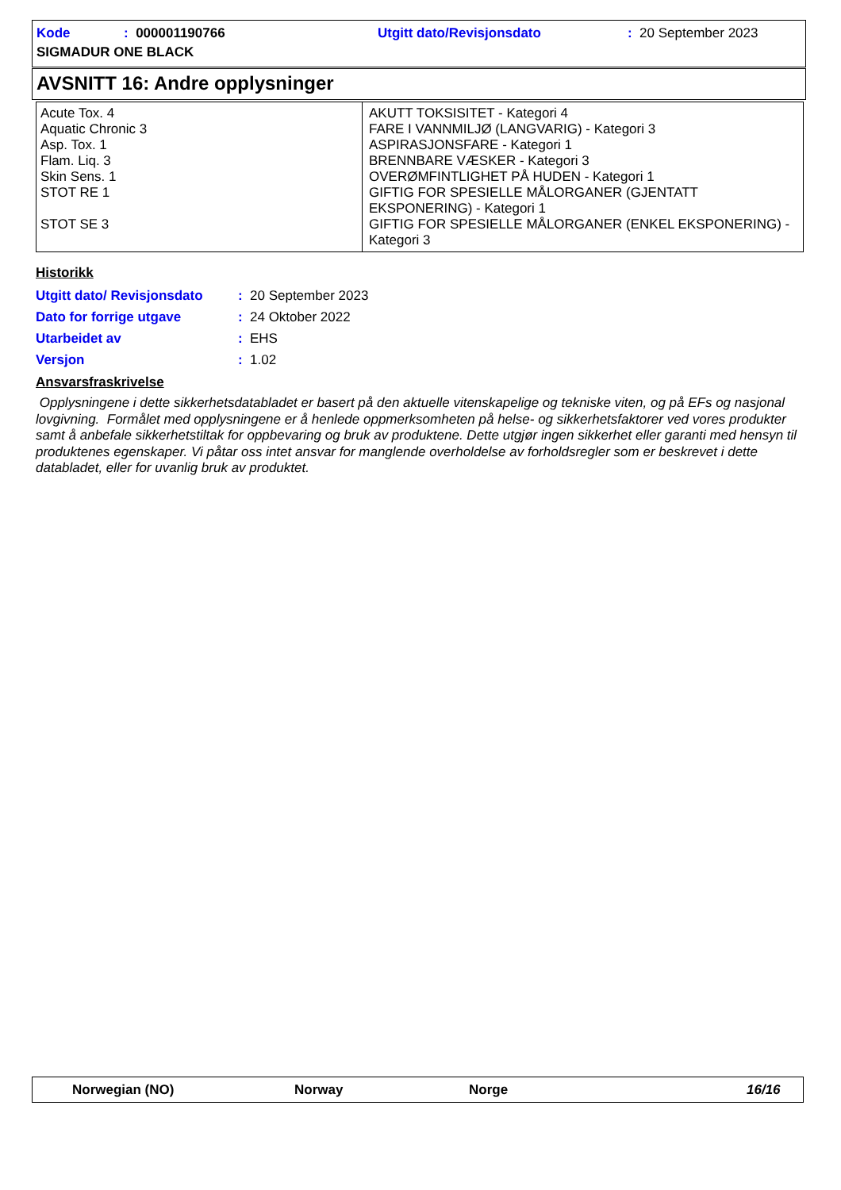| Kode | : 000001190766 | Utgitt dato/Revisjonsdato | : 20 September 2023 |
| SIGMADUR ONE BLACK | | | |
AVSNITT 16: Andre opplysninger
| Acute Tox. 4 Aquatic Chronic 3 Asp. Tox. 1 Flam. Liq. 3 Skin Sens. 1 STOT RE 1 STOT SE 3 | AKUTT TOKSISITET - Kategori 4 FARE I VANNMILJØ (LANGVARIG) - Kategori 3 ASPIRASJONSFARE - Kategori 1 BRENNBARE VÆSKER - Kategori 3 OVERØMFINTLIGHET PÅ HUDEN - Kategori 1 GIFTIG FOR SPESIELLE MÅLORGANER (GJENTATT EKSPONERING) - Kategori 1 GIFTIG FOR SPESIELLE MÅLORGANER (ENKEL EKSPONERING) - Kategori 3 |
Historikk
| Utgitt dato/ Revisjonsdato | : | 20 September 2023 |
| Dato for forrige utgave | : | 24 Oktober 2022 |
| Utarbeidet av | : | EHS |
| Versjon | : | 1.02 |
Ansvarsfraskrivelse
Opplysningene i dette sikkerhetsdatabladet er basert på den aktuelle vitenskapelige og tekniske viten, og på EFs og nasjonal lovgivning. Formålet med opplysningene er å henlede oppmerksomheten på helse- og sikkerhetsfaktorer ved vores produkter samt å anbefale sikkerhetstiltak for oppbevaring og bruk av produktene. Dette utgjør ingen sikkerhet eller garanti med hensyn til produktenes egenskaper. Vi påtar oss intet ansvar for manglende overholdelse av forholdsregler som er beskrevet i dette databladet, eller for uvanlig bruk av produktet.
Norwegian (NO) Norway Norge 16/16